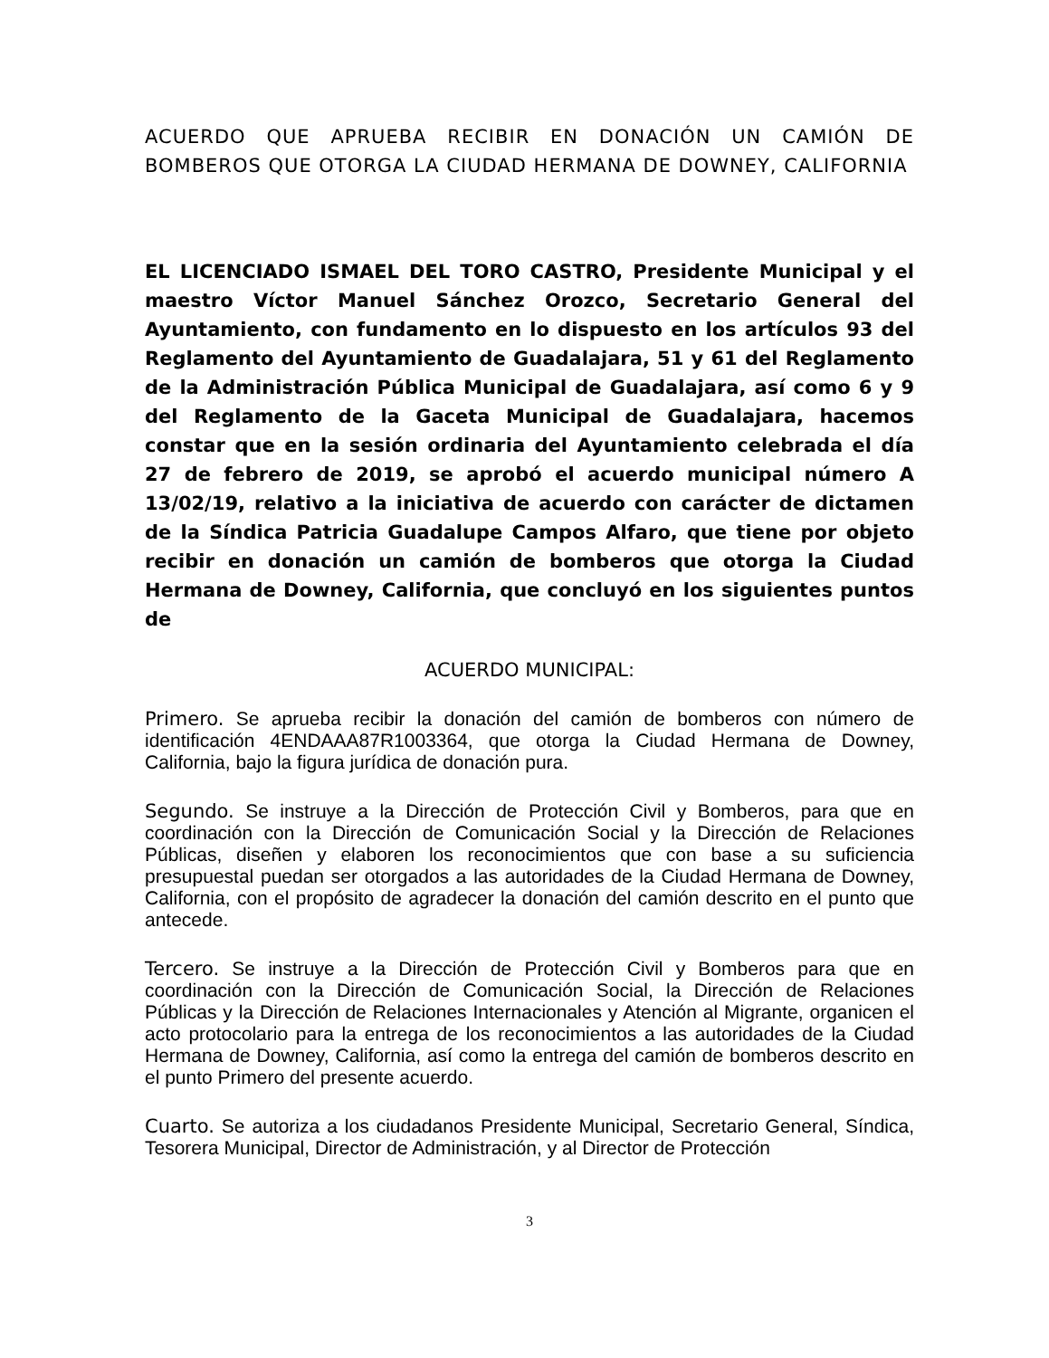ACUERDO QUE APRUEBA RECIBIR EN DONACIÓN UN CAMIÓN DE BOMBEROS QUE OTORGA LA CIUDAD HERMANA DE DOWNEY, CALIFORNIA
EL LICENCIADO ISMAEL DEL TORO CASTRO, Presidente Municipal y el maestro Víctor Manuel Sánchez Orozco, Secretario General del Ayuntamiento, con fundamento en lo dispuesto en los artículos 93 del Reglamento del Ayuntamiento de Guadalajara, 51 y 61 del Reglamento de la Administración Pública Municipal de Guadalajara, así como 6 y 9 del Reglamento de la Gaceta Municipal de Guadalajara, hacemos constar que en la sesión ordinaria del Ayuntamiento celebrada el día 27 de febrero de 2019, se aprobó el acuerdo municipal número A 13/02/19, relativo a la iniciativa de acuerdo con carácter de dictamen de la Síndica Patricia Guadalupe Campos Alfaro, que tiene por objeto recibir en donación un camión de bomberos que otorga la Ciudad Hermana de Downey, California, que concluyó en los siguientes puntos de
ACUERDO MUNICIPAL:
Primero. Se aprueba recibir la donación del camión de bomberos con número de identificación 4ENDAAA87R1003364, que otorga la Ciudad Hermana de Downey, California, bajo la figura jurídica de donación pura.
Segundo. Se instruye a la Dirección de Protección Civil y Bomberos, para que en coordinación con la Dirección de Comunicación Social y la Dirección de Relaciones Públicas, diseñen y elaboren los reconocimientos que con base a su suficiencia presupuestal puedan ser otorgados a las autoridades de la Ciudad Hermana de Downey, California, con el propósito de agradecer la donación del camión descrito en el punto que antecede.
Tercero. Se instruye a la Dirección de Protección Civil y Bomberos para que en coordinación con la Dirección de Comunicación Social, la Dirección de Relaciones Públicas y la Dirección de Relaciones Internacionales y Atención al Migrante, organicen el acto protocolario para la entrega de los reconocimientos a las autoridades de la Ciudad Hermana de Downey, California, así como la entrega del camión de bomberos descrito en el punto Primero del presente acuerdo.
Cuarto. Se autoriza a los ciudadanos Presidente Municipal, Secretario General, Síndica, Tesorera Municipal, Director de Administración, y al Director de Protección
3